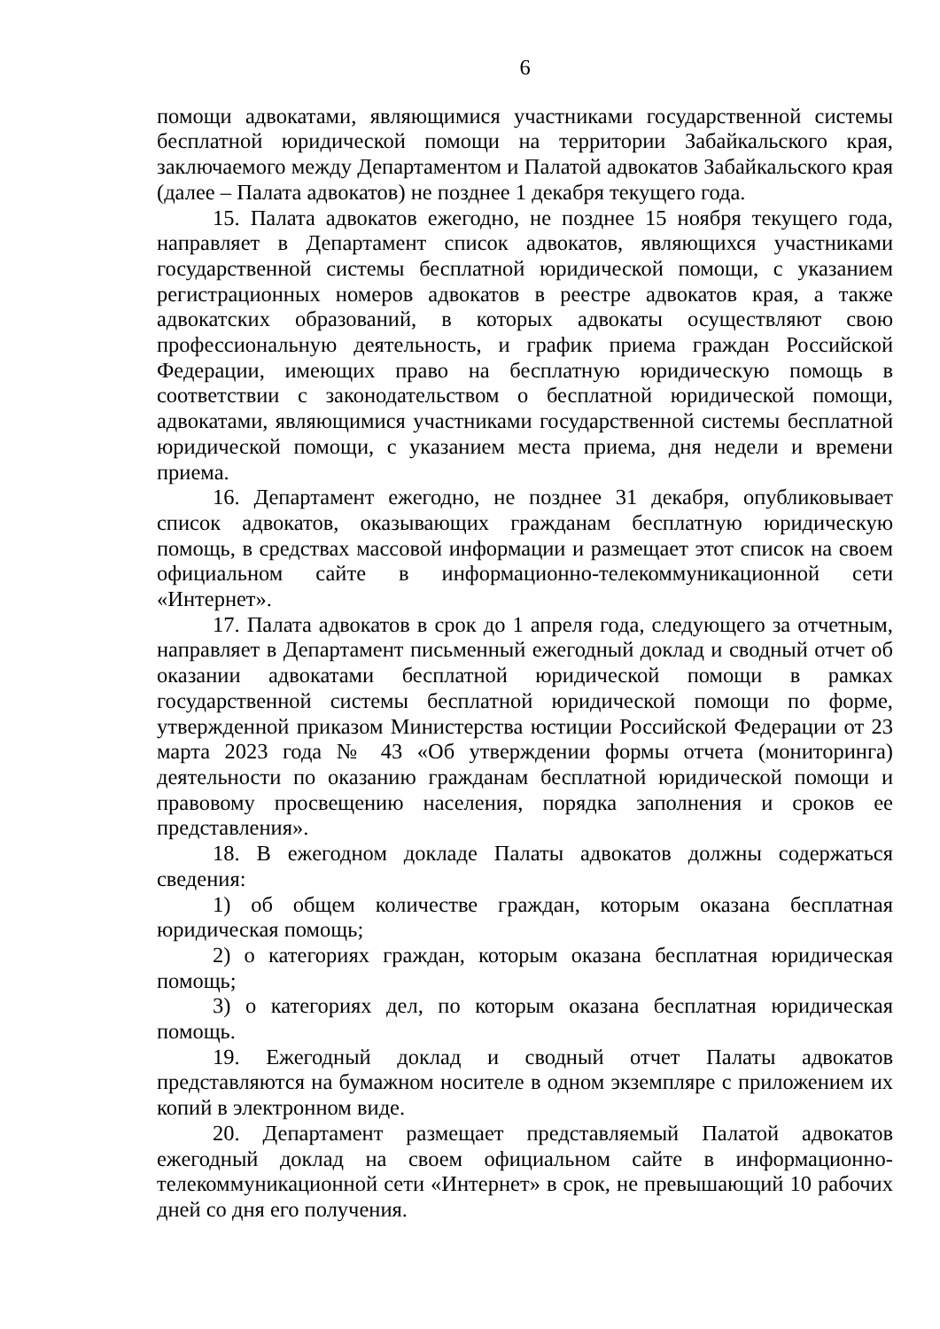6
помощи адвокатами, являющимися участниками государственной системы бесплатной юридической помощи на территории Забайкальского края, заключаемого между Департаментом и Палатой адвокатов Забайкальского края (далее – Палата адвокатов) не позднее 1 декабря текущего года.
15. Палата адвокатов ежегодно, не позднее 15 ноября текущего года, направляет в Департамент список адвокатов, являющихся участниками государственной системы бесплатной юридической помощи, с указанием регистрационных номеров адвокатов в реестре адвокатов края, а также адвокатских образований, в которых адвокаты осуществляют свою профессиональную деятельность, и график приема граждан Российской Федерации, имеющих право на бесплатную юридическую помощь в соответствии с законодательством о бесплатной юридической помощи, адвокатами, являющимися участниками государственной системы бесплатной юридической помощи, с указанием места приема, дня недели и времени приема.
16. Департамент ежегодно, не позднее 31 декабря, опубликовывает список адвокатов, оказывающих гражданам бесплатную юридическую помощь, в средствах массовой информации и размещает этот список на своем официальном сайте в информационно-телекоммуникационной сети «Интернет».
17. Палата адвокатов в срок до 1 апреля года, следующего за отчетным, направляет в Департамент письменный ежегодный доклад и сводный отчет об оказании адвокатами бесплатной юридической помощи в рамках государственной системы бесплатной юридической помощи по форме, утвержденной приказом Министерства юстиции Российской Федерации от 23 марта 2023 года № 43 «Об утверждении формы отчета (мониторинга) деятельности по оказанию гражданам бесплатной юридической помощи и правовому просвещению населения, порядка заполнения и сроков ее представления».
18. В ежегодном докладе Палаты адвокатов должны содержаться сведения:
1) об общем количестве граждан, которым оказана бесплатная юридическая помощь;
2) о категориях граждан, которым оказана бесплатная юридическая помощь;
3) о категориях дел, по которым оказана бесплатная юридическая помощь.
19. Ежегодный доклад и сводный отчет Палаты адвокатов представляются на бумажном носителе в одном экземпляре с приложением их копий в электронном виде.
20. Департамент размещает представляемый Палатой адвокатов ежегодный доклад на своем официальном сайте в информационно-телекоммуникационной сети «Интернет» в срок, не превышающий 10 рабочих дней со дня его получения.